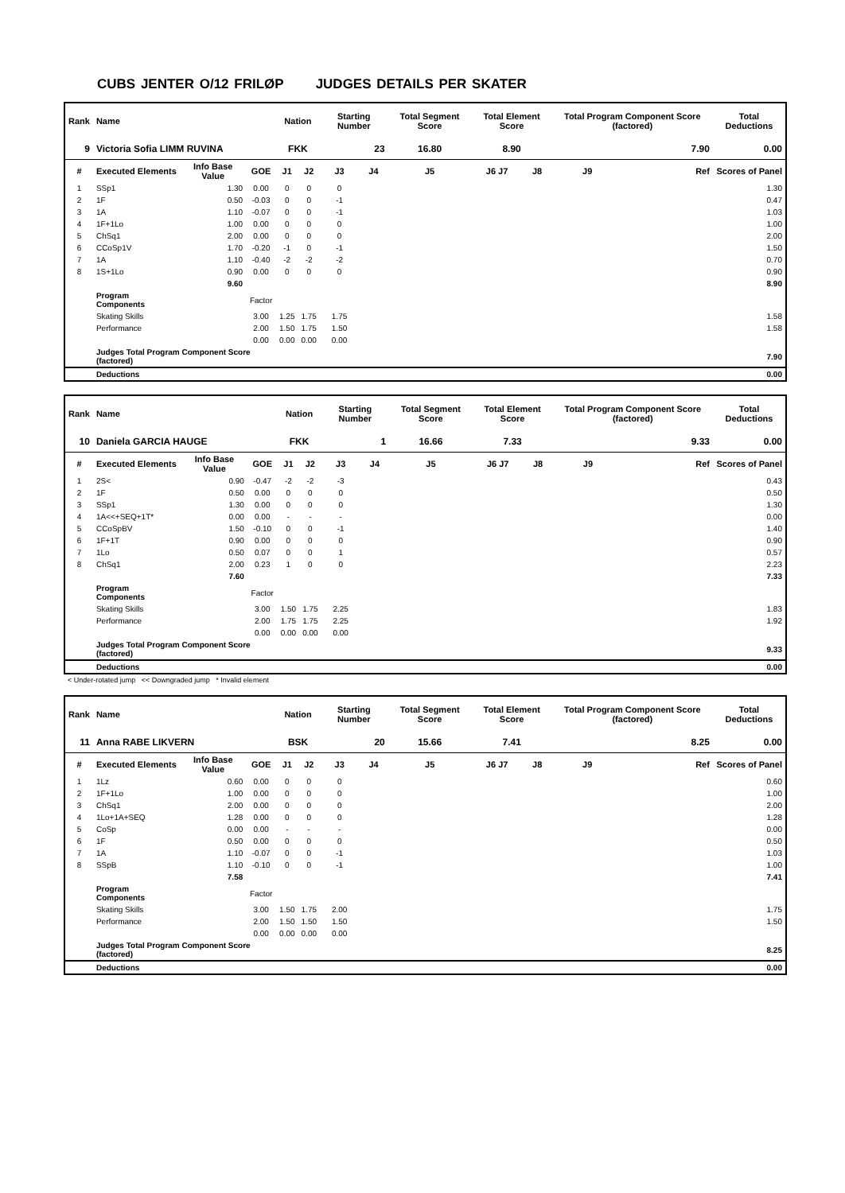CUBS JENTER O/12 FRILØP JUDGES DETAILS PER SKATER
| Rank | Name | | | Nation | | Starting Number | | Total Segment Score | Total Element Score | | Total Program Component Score (factored) | | Total Deductions |
| --- | --- | --- | --- | --- | --- | --- | --- | --- | --- | --- | --- | --- | --- |
| 9 | Victoria Sofia LIMM RUVINA | | | FKK | | 23 | | 16.80 | 8.90 | | 7.90 | | 0.00 |
| # | Executed Elements | Info Base Value | GOE | J1 | J2 | J3 | J4 | J5 | J6 J7 | J8 | J9 | Ref | Scores of Panel |
| 1 | SSp1 | 1.30 | 0.00 | 0 | 0 | 0 | | | | | | | 1.30 |
| 2 | 1F | 0.50 | -0.03 | 0 | 0 | -1 | | | | | | | 0.47 |
| 3 | 1A | 1.10 | -0.07 | 0 | 0 | -1 | | | | | | | 1.03 |
| 4 | 1F+1Lo | 1.00 | 0.00 | 0 | 0 | 0 | | | | | | | 1.00 |
| 5 | ChSq1 | 2.00 | 0.00 | 0 | 0 | 0 | | | | | | | 2.00 |
| 6 | CCoSp1V | 1.70 | -0.20 | -1 | 0 | -1 | | | | | | | 1.50 |
| 7 | 1A | 1.10 | -0.40 | -2 | -2 | -2 | | | | | | | 0.70 |
| 8 | 1S+1Lo | 0.90 | 0.00 | 0 | 0 | 0 | | | | | | | 0.90 |
| | | 9.60 | | | | | | | | | | | 8.90 |
| | Program Components | | Factor | | | | | | | | | | |
| | Skating Skills | | 3.00 | 1.25 | 1.75 | 1.75 | | | | | | | 1.58 |
| | Performance | | 2.00 | 1.50 | 1.75 | 1.50 | | | | | | | 1.58 |
| | | | 0.00 | 0.00 | 0.00 | 0.00 | | | | | | | |
| | Judges Total Program Component Score (factored) | | | | | | | | | | | | 7.90 |
| | Deductions | | | | | | | | | | | | 0.00 |
| Rank | Name | | | Nation | | Starting Number | | Total Segment Score | Total Element Score | | Total Program Component Score (factored) | | Total Deductions |
| --- | --- | --- | --- | --- | --- | --- | --- | --- | --- | --- | --- | --- | --- |
| 10 | Daniela GARCIA HAUGE | | | FKK | | 1 | | 16.66 | 7.33 | | 9.33 | | 0.00 |
| # | Executed Elements | Info Base Value | GOE | J1 | J2 | J3 | J4 | J5 | J6 J7 | J8 | J9 | Ref | Scores of Panel |
| 1 | 2S< | 0.90 | -0.47 | -2 | -2 | -3 | | | | | | | 0.43 |
| 2 | 1F | 0.50 | 0.00 | 0 | 0 | 0 | | | | | | | 0.50 |
| 3 | SSp1 | 1.30 | 0.00 | 0 | 0 | 0 | | | | | | | 1.30 |
| 4 | 1A<<+SEQ+1T* | 0.00 | 0.00 | - | - | - | | | | | | | 0.00 |
| 5 | CCoSpBV | 1.50 | -0.10 | 0 | 0 | -1 | | | | | | | 1.40 |
| 6 | 1F+1T | 0.90 | 0.00 | 0 | 0 | 0 | | | | | | | 0.90 |
| 7 | 1Lo | 0.50 | 0.07 | 0 | 0 | 1 | | | | | | | 0.57 |
| 8 | ChSq1 | 2.00 | 0.23 | 1 | 0 | 0 | | | | | | | 2.23 |
| | | 7.60 | | | | | | | | | | | 7.33 |
| | Program Components | | Factor | | | | | | | | | | |
| | Skating Skills | | 3.00 | 1.50 | 1.75 | 2.25 | | | | | | | 1.83 |
| | Performance | | 2.00 | 1.75 | 1.75 | 2.25 | | | | | | | 1.92 |
| | | | 0.00 | 0.00 | 0.00 | 0.00 | | | | | | | |
| | Judges Total Program Component Score (factored) | | | | | | | | | | | | 9.33 |
| | Deductions | | | | | | | | | | | | 0.00 |
< Under-rotated jump << Downgraded jump * Invalid element
| Rank | Name | | | Nation | | Starting Number | | Total Segment Score | Total Element Score | | Total Program Component Score (factored) | | Total Deductions |
| --- | --- | --- | --- | --- | --- | --- | --- | --- | --- | --- | --- | --- | --- |
| 11 | Anna RABE LIKVERN | | | BSK | | 20 | | 15.66 | 7.41 | | 8.25 | | 0.00 |
| # | Executed Elements | Info Base Value | GOE | J1 | J2 | J3 | J4 | J5 | J6 J7 | J8 | J9 | Ref | Scores of Panel |
| 1 | 1Lz | 0.60 | 0.00 | 0 | 0 | 0 | | | | | | | 0.60 |
| 2 | 1F+1Lo | 1.00 | 0.00 | 0 | 0 | 0 | | | | | | | 1.00 |
| 3 | ChSq1 | 2.00 | 0.00 | 0 | 0 | 0 | | | | | | | 2.00 |
| 4 | 1Lo+1A+SEQ | 1.28 | 0.00 | 0 | 0 | 0 | | | | | | | 1.28 |
| 5 | CoSp | 0.00 | 0.00 | - | - | - | | | | | | | 0.00 |
| 6 | 1F | 0.50 | 0.00 | 0 | 0 | 0 | | | | | | | 0.50 |
| 7 | 1A | 1.10 | -0.07 | 0 | 0 | -1 | | | | | | | 1.03 |
| 8 | SSpB | 1.10 | -0.10 | 0 | 0 | -1 | | | | | | | 1.00 |
| | | 7.58 | | | | | | | | | | | 7.41 |
| | Program Components | | Factor | | | | | | | | | | |
| | Skating Skills | | 3.00 | 1.50 | 1.75 | 2.00 | | | | | | | 1.75 |
| | Performance | | 2.00 | 1.50 | 1.50 | 1.50 | | | | | | | 1.50 |
| | | | 0.00 | 0.00 | 0.00 | 0.00 | | | | | | | |
| | Judges Total Program Component Score (factored) | | | | | | | | | | | | 8.25 |
| | Deductions | | | | | | | | | | | | 0.00 |